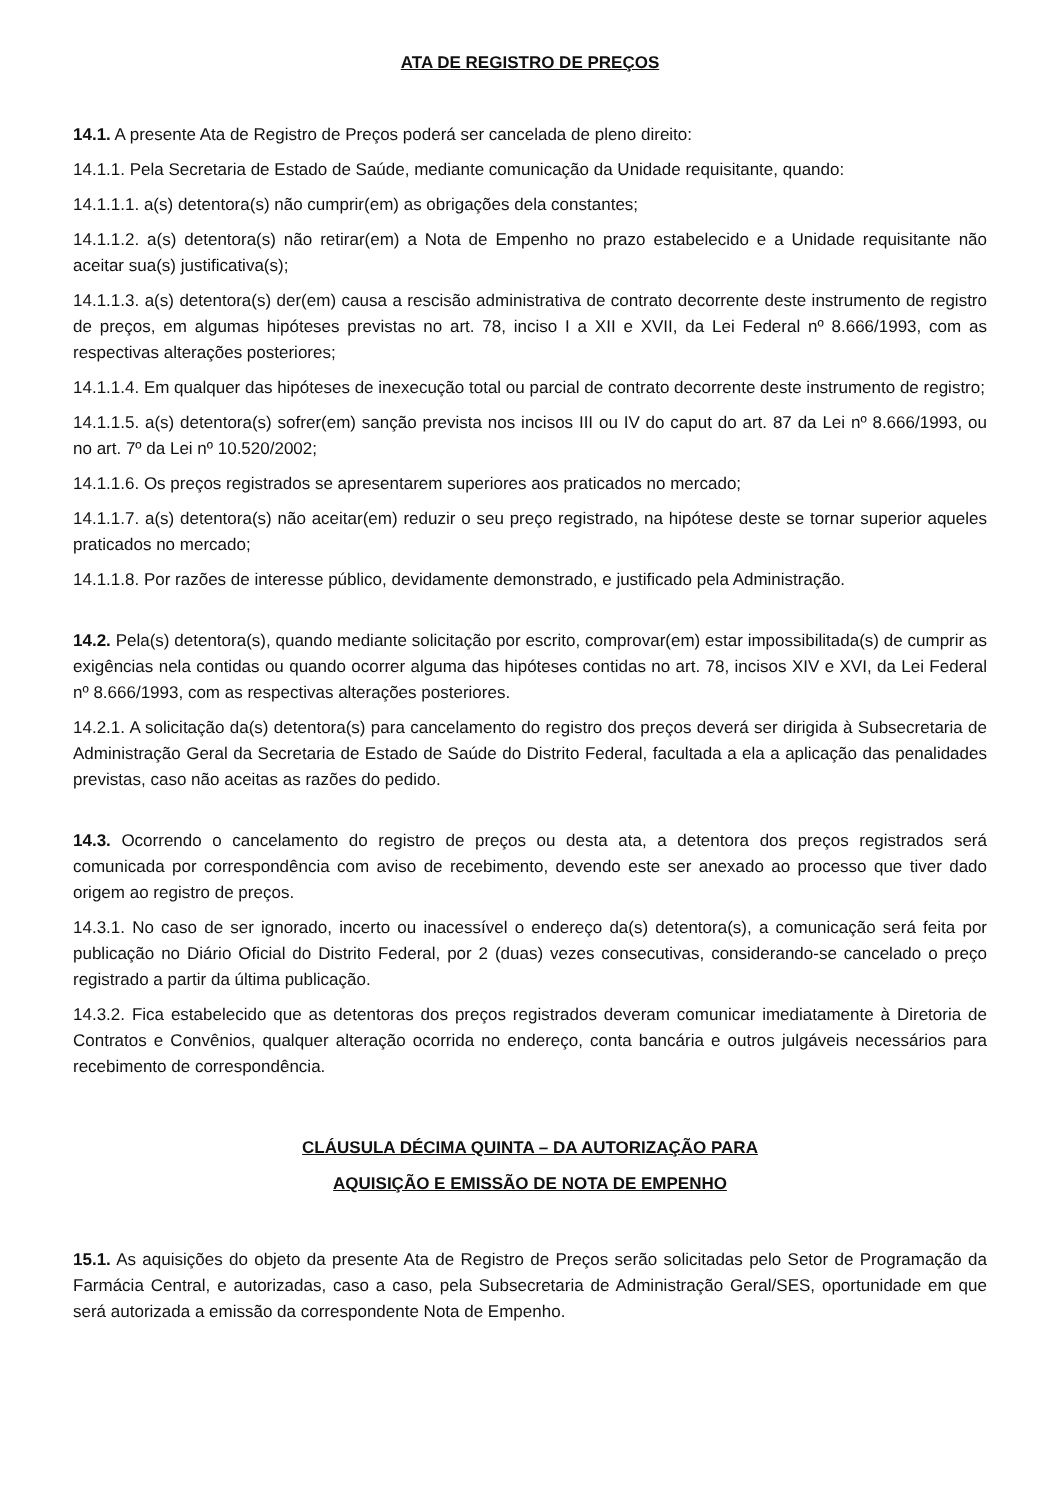ATA DE REGISTRO DE PREÇOS
14.1. A presente Ata de Registro de Preços poderá ser cancelada de pleno direito:
14.1.1. Pela Secretaria de Estado de Saúde, mediante comunicação da Unidade requisitante, quando:
14.1.1.1. a(s) detentora(s) não cumprir(em) as obrigações dela constantes;
14.1.1.2. a(s) detentora(s) não retirar(em) a Nota de Empenho no prazo estabelecido e a Unidade requisitante não aceitar sua(s) justificativa(s);
14.1.1.3. a(s) detentora(s) der(em) causa a rescisão administrativa de contrato decorrente deste instrumento de registro de preços, em algumas hipóteses previstas no art. 78, inciso I a XII e XVII, da Lei Federal nº 8.666/1993, com as respectivas alterações posteriores;
14.1.1.4. Em qualquer das hipóteses de inexecução total ou parcial de contrato decorrente deste instrumento de registro;
14.1.1.5. a(s) detentora(s) sofrer(em) sanção prevista nos incisos III ou IV do caput do art. 87 da Lei nº 8.666/1993, ou no art. 7º da Lei nº 10.520/2002;
14.1.1.6. Os preços registrados se apresentarem superiores aos praticados no mercado;
14.1.1.7. a(s) detentora(s) não aceitar(em) reduzir o seu preço registrado, na hipótese deste se tornar superior aqueles praticados no mercado;
14.1.1.8. Por razões de interesse público, devidamente demonstrado, e justificado pela Administração.
14.2. Pela(s) detentora(s), quando mediante solicitação por escrito, comprovar(em) estar impossibilitada(s) de cumprir as exigências nela contidas ou quando ocorrer alguma das hipóteses contidas no art. 78, incisos XIV e XVI, da Lei Federal nº 8.666/1993, com as respectivas alterações posteriores.
14.2.1. A solicitação da(s) detentora(s) para cancelamento do registro dos preços deverá ser dirigida à Subsecretaria de Administração Geral da Secretaria de Estado de Saúde do Distrito Federal, facultada a ela a aplicação das penalidades previstas, caso não aceitas as razões do pedido.
14.3. Ocorrendo o cancelamento do registro de preços ou desta ata, a detentora dos preços registrados será comunicada por correspondência com aviso de recebimento, devendo este ser anexado ao processo que tiver dado origem ao registro de preços.
14.3.1. No caso de ser ignorado, incerto ou inacessível o endereço da(s) detentora(s), a comunicação será feita por publicação no Diário Oficial do Distrito Federal, por 2 (duas) vezes consecutivas, considerando-se cancelado o preço registrado a partir da última publicação.
14.3.2. Fica estabelecido que as detentoras dos preços registrados deveram comunicar imediatamente à Diretoria de Contratos e Convênios, qualquer alteração ocorrida no endereço, conta bancária e outros julgáveis necessários para recebimento de correspondência.
CLÁUSULA DÉCIMA QUINTA – DA AUTORIZAÇÃO PARA
AQUISIÇÃO E EMISSÃO DE NOTA DE EMPENHO
15.1. As aquisições do objeto da presente Ata de Registro de Preços serão solicitadas pelo Setor de Programação da Farmácia Central, e autorizadas, caso a caso, pela Subsecretaria de Administração Geral/SES, oportunidade em que será autorizada a emissão da correspondente Nota de Empenho.